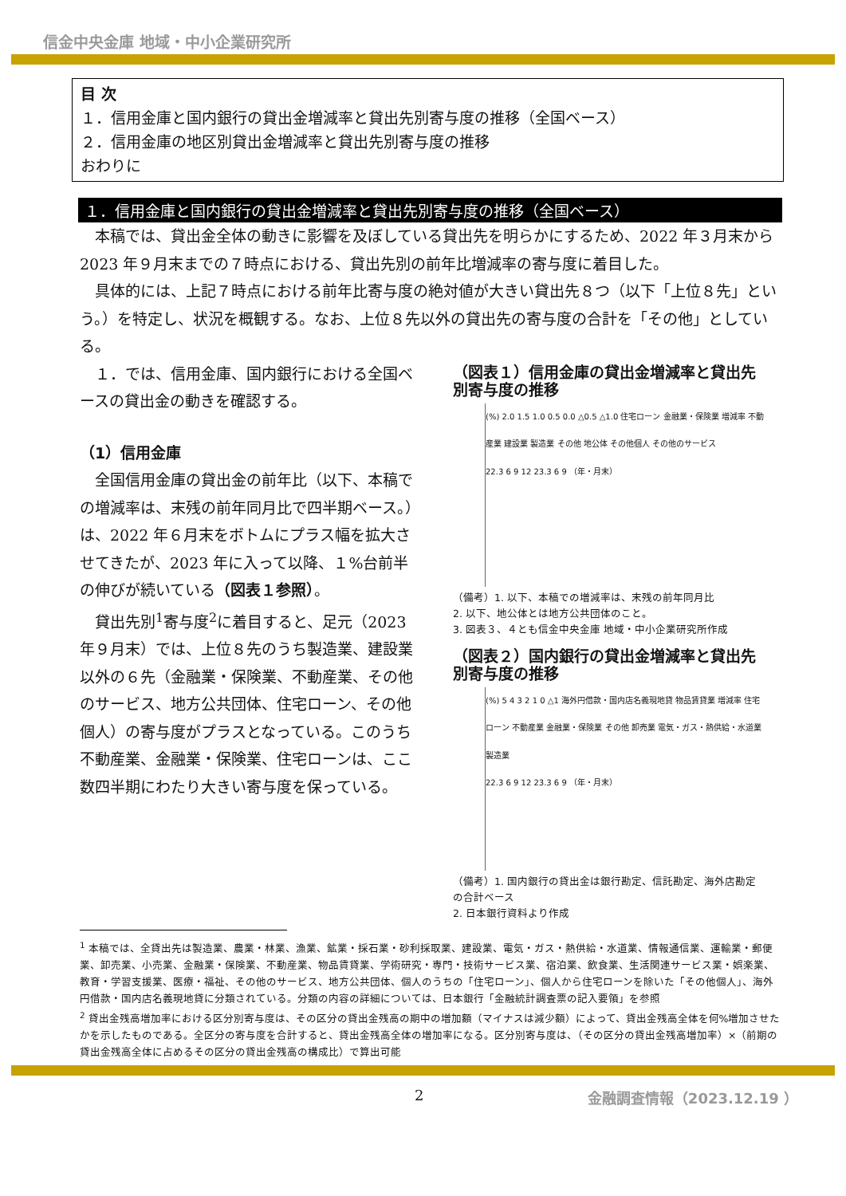信金中央金庫 地域・中小企業研究所
目 次
１．信用金庫と国内銀行の貸出金増減率と貸出先別寄与度の推移（全国ベース）
２．信用金庫の地区別貸出金増減率と貸出先別寄与度の推移
おわりに
１．信用金庫と国内銀行の貸出金増減率と貸出先別寄与度の推移（全国ベース）
本稿では、貸出金全体の動きに影響を及ぼしている貸出先を明らかにするため、2022 年３月末から 2023 年９月末までの７時点における、貸出先別の前年比増減率の寄与度に着目した。
具体的には、上記７時点における前年比寄与度の絶対値が大きい貸出先８つ（以下「上位８先」という。）を特定し、状況を概観する。なお、上位８先以外の貸出先の寄与度の合計を「その他」としている。
１．では、信用金庫、国内銀行における全国ベースの貸出金の動きを確認する。
（1）信用金庫
全国信用金庫の貸出金の前年比（以下、本稿での増減率は、末残の前年同月比で四半期ベース。）は、2022 年６月末をボトムにプラス幅を拡大させてきたが、2023 年に入って以降、１%台前半の伸びが続いている（図表１参照）。
貸出先別<sup>1</sup>寄与度<sup>2</sup>に着目すると、足元（2023 年９月末）では、上位８先のうち製造業、建設業以外の６先（金融業・保険業、不動産業、その他のサービス、地方公共団体、住宅ローン、その他個人）の寄与度がプラスとなっている。このうち不動産業、金融業・保険業、住宅ローンは、ここ数四半期にわたり大きい寄与度を保っている。
（図表１）信用金庫の貸出金増減率と貸出先別寄与度の推移
(%) 2.0 1.5 1.0 0.5 0.0 △0.5 △1.0 住宅ローン 金融業・保険業 増減率 不動産業 建設業 製造業 その他 地公体 その他個人 その他のサービス
22.3 6 9 12 23.3 6 9 （年・月末）
（備考）1. 以下、本稿での増減率は、末残の前年同月比
2. 以下、地公体とは地方公共団体のこと。
3. 図表３、４とも信金中央金庫 地域・中小企業研究所作成
（図表２）国内銀行の貸出金増減率と貸出先別寄与度の推移
(%) 5 4 3 2 1 0 △1 海外円借款・国内店名義現地貸 物品賃貸業 増減率 住宅ローン 不動産業 金融業・保険業 その他 卸売業 電気・ガス・熱供給・水道業 製造業
22.3 6 9 12 23.3 6 9 （年・月末）
（備考）1. 国内銀行の貸出金は銀行勘定、信託勘定、海外店勘定の合計ベース
2. 日本銀行資料より作成
<sup>1</sup> 本稿では、全貸出先は製造業、農業・林業、漁業、鉱業・採石業・砂利採取業、建設業、電気・ガス・熱供給・水道業、情報通信業、運輸業・郵便業、卸売業、小売業、金融業・保険業、不動産業、物品賃貸業、学術研究・専門・技術サービス業、宿泊業、飲食業、生活関連サービス業・娯楽業、教育・学習支援業、医療・福祉、その他のサービス、地方公共団体、個人のうちの「住宅ローン」、個人から住宅ローンを除いた「その他個人」、海外円借款・国内店名義現地貸に分類されている。分類の内容の詳細については、日本銀行「金融統計調査票の記入要領」を参照
<sup>2</sup> 貸出金残高増加率における区分別寄与度は、その区分の貸出金残高の期中の増加額（マイナスは減少額）によって、貸出金残高全体を何%増加させたかを示したものである。全区分の寄与度を合計すると、貸出金残高全体の増加率になる。区分別寄与度は、（その区分の貸出金残高増加率）×（前期の貸出金残高全体に占めるその区分の貸出金残高の構成比）で算出可能
2 金融調査情報（2023.12.19 ）